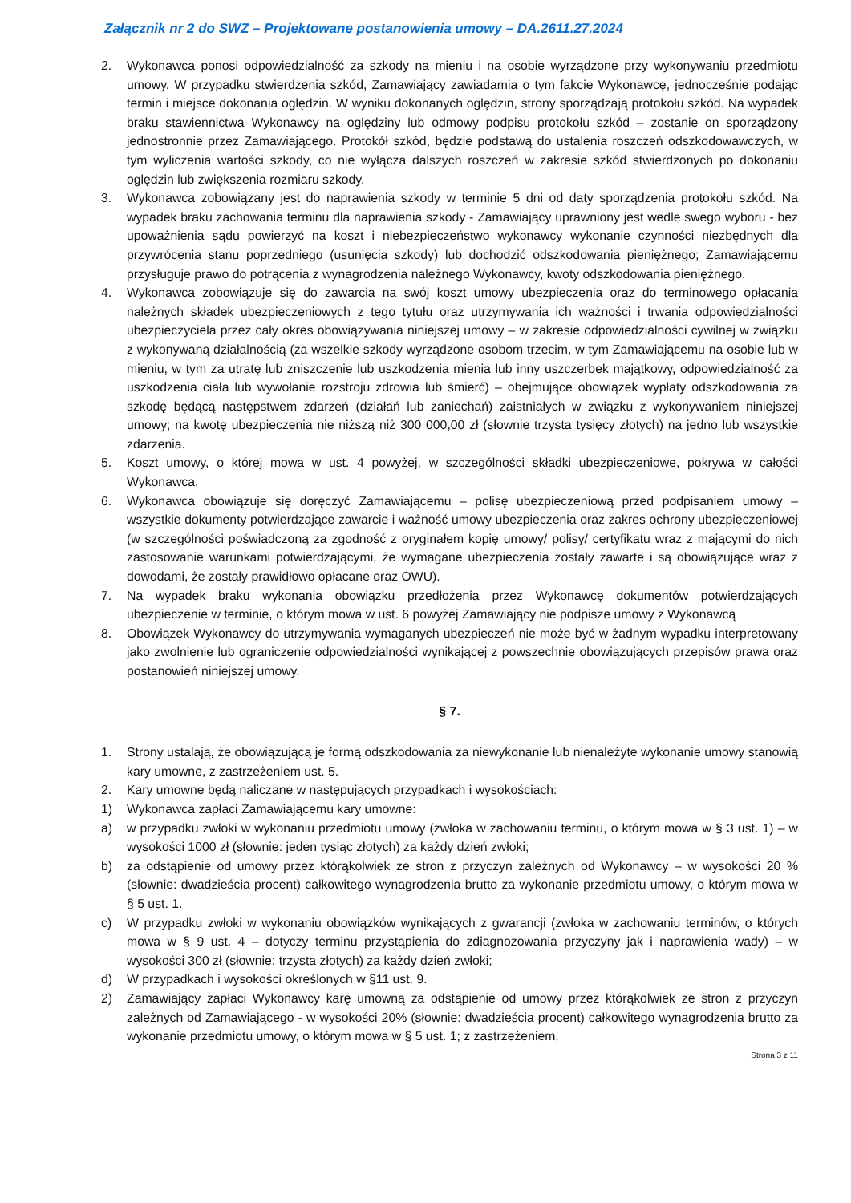Załącznik nr 2 do SWZ – Projektowane postanowienia umowy – DA.2611.27.2024
2. Wykonawca ponosi odpowiedzialność za szkody na mieniu i na osobie wyrządzone przy wykonywaniu przedmiotu umowy. W przypadku stwierdzenia szkód, Zamawiający zawiadamia o tym fakcie Wykonawcę, jednocześnie podając termin i miejsce dokonania oględzin. W wyniku dokonanych oględzin, strony sporządzają protokołu szkód. Na wypadek braku stawiennictwa Wykonawcy na oględziny lub odmowy podpisu protokołu szkód – zostanie on sporządzony jednostronnie przez Zamawiającego. Protokół szkód, będzie podstawą do ustalenia roszczeń odszkodowawczych, w tym wyliczenia wartości szkody, co nie wyłącza dalszych roszczeń w zakresie szkód stwierdzonych po dokonaniu oględzin lub zwiększenia rozmiaru szkody.
3. Wykonawca zobowiązany jest do naprawienia szkody w terminie 5 dni od daty sporządzenia protokołu szkód. Na wypadek braku zachowania terminu dla naprawienia szkody - Zamawiający uprawniony jest wedle swego wyboru - bez upoważnienia sądu powierzyć na koszt i niebezpieczeństwo wykonawcy wykonanie czynności niezbędnych dla przywrócenia stanu poprzedniego (usunięcia szkody) lub dochodzić odszkodowania pieniężnego; Zamawiającemu przysługuje prawo do potrącenia z wynagrodzenia należnego Wykonawcy, kwoty odszkodowania pieniężnego.
4. Wykonawca zobowiązuje się do zawarcia na swój koszt umowy ubezpieczenia oraz do terminowego opłacania należnych składek ubezpieczeniowych z tego tytułu oraz utrzymywania ich ważności i trwania odpowiedzialności ubezpieczyciela przez cały okres obowiązywania niniejszej umowy – w zakresie odpowiedzialności cywilnej w związku z wykonywaną działalnością (za wszelkie szkody wyrządzone osobom trzecim, w tym Zamawiającemu na osobie lub w mieniu, w tym za utratę lub zniszczenie lub uszkodzenia mienia lub inny uszczerbek majątkowy, odpowiedzialność za uszkodzenia ciała lub wywołanie rozstroju zdrowia lub śmierć) – obejmujące obowiązek wypłaty odszkodowania za szkodę będącą następstwem zdarzeń (działań lub zaniechań) zaistniałych w związku z wykonywaniem niniejszej umowy; na kwotę ubezpieczenia nie niższą niż 300 000,00 zł (słownie trzysta tysięcy złotych) na jedno lub wszystkie zdarzenia.
5. Koszt umowy, o której mowa w ust. 4 powyżej, w szczególności składki ubezpieczeniowe, pokrywa w całości Wykonawca.
6. Wykonawca obowiązuje się doręczyć Zamawiającemu – polisę ubezpieczeniową przed podpisaniem umowy – wszystkie dokumenty potwierdzające zawarcie i ważność umowy ubezpieczenia oraz zakres ochrony ubezpieczeniowej (w szczególności poświadczoną za zgodność z oryginałem kopię umowy/ polisy/ certyfikatu wraz z mającymi do nich zastosowanie warunkami potwierdzającymi, że wymagane ubezpieczenia zostały zawarte i są obowiązujące wraz z dowodami, że zostały prawidłowo opłacane oraz OWU).
7. Na wypadek braku wykonania obowiązku przedłożenia przez Wykonawcę dokumentów potwierdzających ubezpieczenie w terminie, o którym mowa w ust. 6 powyżej Zamawiający nie podpisze umowy z Wykonawcą
8. Obowiązek Wykonawcy do utrzymywania wymaganych ubezpieczeń nie może być w żadnym wypadku interpretowany jako zwolnienie lub ograniczenie odpowiedzialności wynikającej z powszechnie obowiązujących przepisów prawa oraz postanowień niniejszej umowy.
§ 7.
1. Strony ustalają, że obowiązującą je formą odszkodowania za niewykonanie lub nienależyte wykonanie umowy stanowią kary umowne, z zastrzeżeniem ust. 5.
2. Kary umowne będą naliczane w następujących przypadkach i wysokościach:
1) Wykonawca zapłaci Zamawiającemu kary umowne:
a) w przypadku zwłoki w wykonaniu przedmiotu umowy (zwłoka w zachowaniu terminu, o którym mowa w § 3 ust. 1) – w wysokości 1000 zł (słownie: jeden tysiąc złotych) za każdy dzień zwłoki;
b) za odstąpienie od umowy przez którąkolwiek ze stron z przyczyn zależnych od Wykonawcy – w wysokości 20 % (słownie: dwadzieścia procent) całkowitego wynagrodzenia brutto za wykonanie przedmiotu umowy, o którym mowa w § 5 ust. 1.
c) W przypadku zwłoki w wykonaniu obowiązków wynikających z gwarancji (zwłoka w zachowaniu terminów, o których mowa w § 9 ust. 4 – dotyczy terminu przystąpienia do zdiagnozowania przyczyny jak i naprawienia wady) – w wysokości 300 zł (słownie: trzysta złotych) za każdy dzień zwłoki;
d) W przypadkach i wysokości określonych w §11 ust. 9.
2) Zamawiający zapłaci Wykonawcy karę umowną za odstąpienie od umowy przez którąkolwiek ze stron z przyczyn zależnych od Zamawiającego - w wysokości 20% (słownie: dwadzieścia procent) całkowitego wynagrodzenia brutto za wykonanie przedmiotu umowy, o którym mowa w § 5 ust. 1; z zastrzeżeniem,
Strona 3 z 11